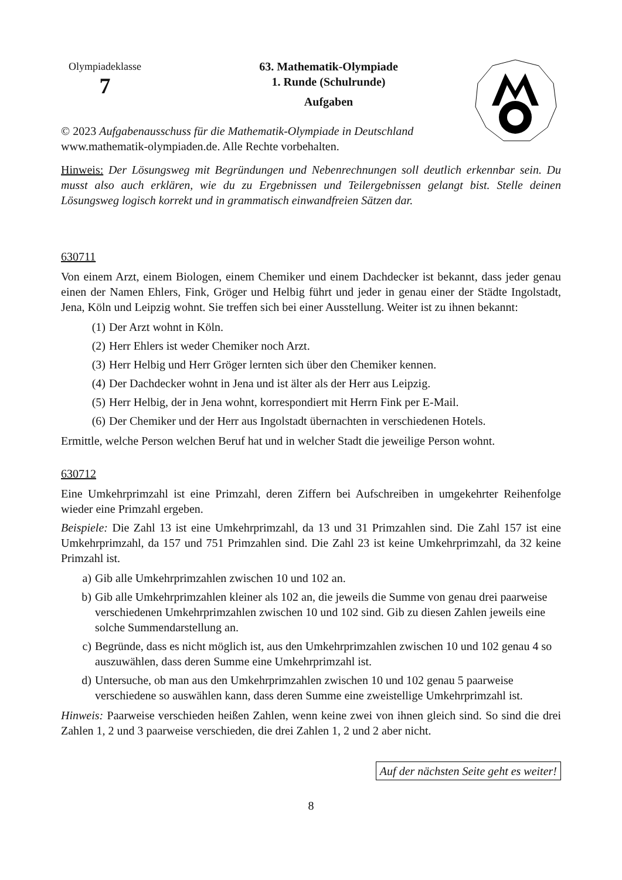Olympiadeklasse
7
63. Mathematik-Olympiade
1. Runde (Schulrunde)
Aufgaben
© 2023 Aufgabenausschuss für die Mathematik-Olympiade in Deutschland
www.mathematik-olympiaden.de. Alle Rechte vorbehalten.
Hinweis: Der Lösungsweg mit Begründungen und Nebenrechnungen soll deutlich erkennbar sein. Du musst also auch erklären, wie du zu Ergebnissen und Teilergebnissen gelangt bist. Stelle deinen Lösungsweg logisch korrekt und in grammatisch einwandfreien Sätzen dar.
630711
Von einem Arzt, einem Biologen, einem Chemiker und einem Dachdecker ist bekannt, dass jeder genau einen der Namen Ehlers, Fink, Gröger und Helbig führt und jeder in genau einer der Städte Ingolstadt, Jena, Köln und Leipzig wohnt. Sie treffen sich bei einer Ausstellung. Weiter ist zu ihnen bekannt:
(1) Der Arzt wohnt in Köln.
(2) Herr Ehlers ist weder Chemiker noch Arzt.
(3) Herr Helbig und Herr Gröger lernten sich über den Chemiker kennen.
(4) Der Dachdecker wohnt in Jena und ist älter als der Herr aus Leipzig.
(5) Herr Helbig, der in Jena wohnt, korrespondiert mit Herrn Fink per E-Mail.
(6) Der Chemiker und der Herr aus Ingolstadt übernachten in verschiedenen Hotels.
Ermittle, welche Person welchen Beruf hat und in welcher Stadt die jeweilige Person wohnt.
630712
Eine Umkehrprimzahl ist eine Primzahl, deren Ziffern bei Aufschreiben in umgekehrter Reihenfolge wieder eine Primzahl ergeben.
Beispiele: Die Zahl 13 ist eine Umkehrprimzahl, da 13 und 31 Primzahlen sind. Die Zahl 157 ist eine Umkehrprimzahl, da 157 und 751 Primzahlen sind. Die Zahl 23 ist keine Umkehrprimzahl, da 32 keine Primzahl ist.
a) Gib alle Umkehrprimzahlen zwischen 10 und 102 an.
b) Gib alle Umkehrprimzahlen kleiner als 102 an, die jeweils die Summe von genau drei paarweise verschiedenen Umkehrprimzahlen zwischen 10 und 102 sind. Gib zu diesen Zahlen jeweils eine solche Summendarstellung an.
c) Begründe, dass es nicht möglich ist, aus den Umkehrprimzahlen zwischen 10 und 102 genau 4 so auszuwählen, dass deren Summe eine Umkehrprimzahl ist.
d) Untersuche, ob man aus den Umkehrprimzahlen zwischen 10 und 102 genau 5 paarweise verschiedene so auswählen kann, dass deren Summe eine zweistellige Umkehrprimzahl ist.
Hinweis: Paarweise verschieden heißen Zahlen, wenn keine zwei von ihnen gleich sind. So sind die drei Zahlen 1, 2 und 3 paarweise verschieden, die drei Zahlen 1, 2 und 2 aber nicht.
Auf der nächsten Seite geht es weiter!
8